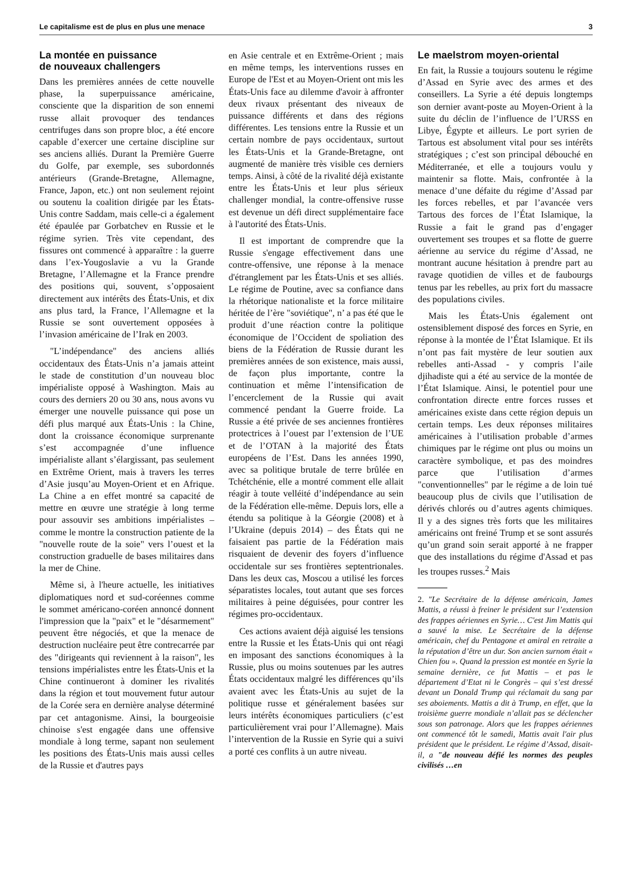Le capitalisme est de plus en plus une menace 3
La montée en puissance
de nouveaux challengers
Dans les premières années de cette nouvelle phase, la superpuissance américaine, consciente que la disparition de son ennemi russe allait provoquer des tendances centrifuges dans son propre bloc, a été encore capable d’exercer une certaine discipline sur ses anciens alliés. Durant la Première Guerre du Golfe, par exemple, ses subordonnés antérieurs (Grande-Bretagne, Allemagne, France, Japon, etc.) ont non seulement rejoint ou soutenu la coalition dirigée par les États-Unis contre Saddam, mais celle-ci a également été épaulée par Gorbatchev en Russie et le régime syrien. Très vite cependant, des fissures ont commencé à apparaître : la guerre dans l’ex-Yougoslavie a vu la Grande Bretagne, l’Allemagne et la France prendre des positions qui, souvent, s’opposaient directement aux intérêts des États-Unis, et dix ans plus tard, la France, l’Allemagne et la Russie se sont ouvertement opposées à l’invasion américaine de l’Irak en 2003.
"L’indépendance" des anciens alliés occidentaux des États-Unis n’a jamais atteint le stade de constitution d’un nouveau bloc impérialiste opposé à Washington. Mais au cours des derniers 20 ou 30 ans, nous avons vu émerger une nouvelle puissance qui pose un défi plus marqué aux États-Unis : la Chine, dont la croissance économique surprenante s’est accompagnée d’une influence impérialiste allant s’élargissant, pas seulement en Extrême Orient, mais à travers les terres d’Asie jusqu’au Moyen-Orient et en Afrique. La Chine a en effet montré sa capacité de mettre en œuvre une stratégie à long terme pour assouvir ses ambitions impérialistes – comme le montre la construction patiente de la "nouvelle route de la soie" vers l’ouest et la construction graduelle de bases militaires dans la mer de Chine.
Même si, à l'heure actuelle, les initiatives diplomatiques nord et sud-coréennes comme le sommet américano-coréen annoncé donnent l'impression que la "paix" et le "désarmement" peuvent être négociés, et que la menace de destruction nucléaire peut être contrecarrée par des "dirigeants qui reviennent à la raison", les tensions impérialistes entre les États-Unis et la Chine continueront à dominer les rivalités dans la région et tout mouvement futur autour de la Corée sera en dernière analyse déterminé par cet antagonisme. Ainsi, la bourgeoisie chinoise s'est engagée dans une offensive mondiale à long terme, sapant non seulement les positions des États-Unis mais aussi celles de la Russie et d'autres pays
en Asie centrale et en Extrême-Orient ; mais en même temps, les interventions russes en Europe de l'Est et au Moyen-Orient ont mis les États-Unis face au dilemme d'avoir à affronter deux rivaux présentant des niveaux de puissance différents et dans des régions différentes. Les tensions entre la Russie et un certain nombre de pays occidentaux, surtout les États-Unis et la Grande-Bretagne, ont augmenté de manière très visible ces derniers temps. Ainsi, à côté de la rivalité déjà existante entre les États-Unis et leur plus sérieux challenger mondial, la contre-offensive russe est devenue un défi direct supplémentaire face à l'autorité des États-Unis.
Il est important de comprendre que la Russie s'engage effectivement dans une contre-offensive, une réponse à la menace d'étranglement par les États-Unis et ses alliés. Le régime de Poutine, avec sa confiance dans la rhétorique nationaliste et la force militaire héritée de l’ère "soviétique", n’ a pas été que le produit d’une réaction contre la politique économique de l’Occident de spoliation des biens de la Fédération de Russie durant les premières années de son existence, mais aussi, de façon plus importante, contre la continuation et même l’intensification de l’encerclement de la Russie qui avait commencé pendant la Guerre froide. La Russie a été privée de ses anciennes frontières protectrices à l’ouest par l’extension de l’UE et de l’OTAN à la majorité des États européens de l’Est. Dans les années 1990, avec sa politique brutale de terre brûlée en Tchétchénie, elle a montré comment elle allait réagir à toute velléité d’indépendance au sein de la Fédération elle-même. Depuis lors, elle a étendu sa politique à la Géorgie (2008) et à l’Ukraine (depuis 2014) – des États qui ne faisaient pas partie de la Fédération mais risquaient de devenir des foyers d’influence occidentale sur ses frontières septentrionales. Dans les deux cas, Moscou a utilisé les forces séparatistes locales, tout autant que ses forces militaires à peine déguisées, pour contrer les régimes pro-occidentaux.
Ces actions avaient déjà aiguisé les tensions entre la Russie et les États-Unis qui ont réagi en imposant des sanctions économiques à la Russie, plus ou moins soutenues par les autres États occidentaux malgré les différences qu’ils avaient avec les États-Unis au sujet de la politique russe et généralement basées sur leurs intérêts économiques particuliers (c’est particulièrement vrai pour l’Allemagne). Mais l’intervention de la Russie en Syrie qui a suivi a porté ces conflits à un autre niveau.
Le maelstrom moyen-oriental
En fait, la Russie a toujours soutenu le régime d’Assad en Syrie avec des armes et des conseillers. La Syrie a été depuis longtemps son dernier avant-poste au Moyen-Orient à la suite du déclin de l’influence de l’URSS en Libye, Égypte et ailleurs. Le port syrien de Tartous est absolument vital pour ses intérêts stratégiques ; c’est son principal débouché en Méditerranée, et elle a toujours voulu y maintenir sa flotte. Mais, confrontée à la menace d’une défaite du régime d’Assad par les forces rebelles, et par l’avancée vers Tartous des forces de l’État Islamique, la Russie a fait le grand pas d’engager ouvertement ses troupes et sa flotte de guerre aérienne au service du régime d’Assad, ne montrant aucune hésitation à prendre part au ravage quotidien de villes et de faubourgs tenus par les rebelles, au prix fort du massacre des populations civiles.
Mais les États-Unis également ont ostensiblement disposé des forces en Syrie, en réponse à la montée de l’État Islamique. Et ils n’ont pas fait mystère de leur soutien aux rebelles anti-Assad - y compris l’aile djihadiste qui a été au service de la montée de l’État Islamique. Ainsi, le potentiel pour une confrontation directe entre forces russes et américaines existe dans cette région depuis un certain temps. Les deux réponses militaires américaines à l’utilisation probable d’armes chimiques par le régime ont plus ou moins un caractère symbolique, et pas des moindres parce que l’utilisation d’armes "conventionnelles" par le régime a de loin tué beaucoup plus de civils que l’utilisation de dérivés chlorés ou d’autres agents chimiques. Il y a des signes très forts que les militaires américains ont freiné Trump et se sont assurés qu’un grand soin serait apporté à ne frapper que des installations du régime d'Assad et pas les troupes russes.<sup>2</sup> Mais
2. "Le Secrétaire de la défense américain, James Mattis, a réussi à freiner le président sur l’extension des frappes aériennes en Syrie… C'est Jim Mattis qui a sauvé la mise. Le Secrétaire de la défense américain, chef du Pentagone et amiral en retraite a la réputation d’être un dur. Son ancien surnom était « Chien fou ». Quand la pression est montée en Syrie la semaine dernière, ce fut Mattis – et pas le département d’Etat ni le Congrès – qui s’est dressé devant un Donald Trump qui réclamait du sang par ses aboiements. Mattis a dit à Trump, en effet, que la troisième guerre mondiale n’allait pas se déclencher sous son patronage. Alors que les frappes aériennes ont commencé tôt le samedi, Mattis avait l'air plus président que le président. Le régime d’Assad, disait-il, a "de nouveau défié les normes des peuples civilisés …en